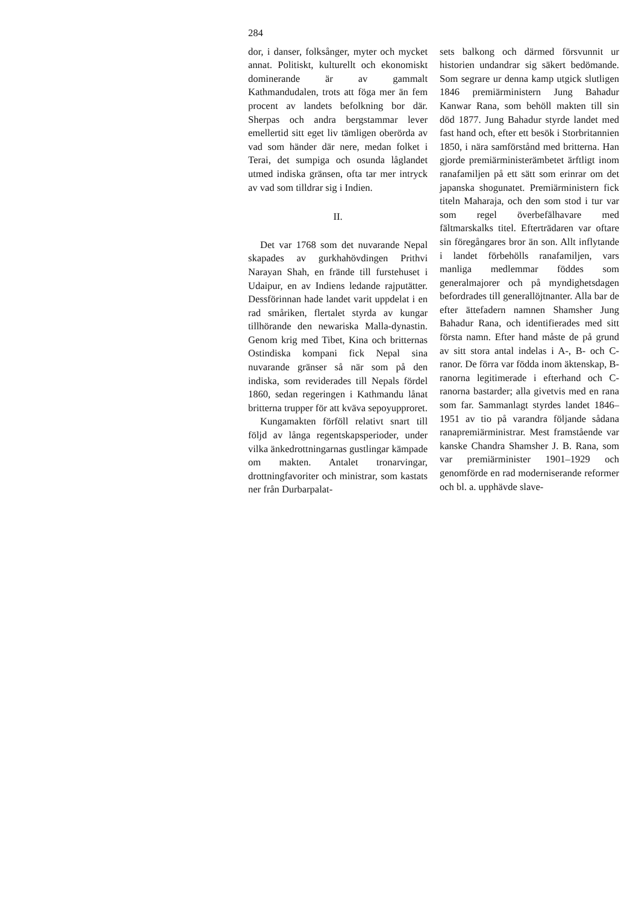284
dor, i danser, folksånger, myter och mycket annat. Politiskt, kulturellt och ekonomiskt dominerande är av gammalt Kathmandudalen, trots att föga mer än fem procent av landets befolkning bor där. Sherpas och andra bergstammar lever emellertid sitt eget liv tämligen oberörda av vad som händer där nere, medan folket i Terai, det sumpiga och osunda låglandet utmed indiska gränsen, ofta tar mer intryck av vad som tilldrar sig i Indien.
II.
Det var 1768 som det nuvarande Nepal skapades av gurkhahövdingen Prithvi Narayan Shah, en frände till furstehuset i Udaipur, en av Indiens ledande rajputätter. Dessförinnan hade landet varit uppdelat i en rad småriken, flertalet styrda av kungar tillhörande den newariska Malla-dynastin. Genom krig med Tibet, Kina och britternas Ostindiska kompani fick Nepal sina nuvarande gränser så när som på den indiska, som reviderades till Nepals fördel 1860, sedan regeringen i Kathmandu lånat britterna trupper för att kväva sepoyupproret.
Kungamakten förföll relativt snart till följd av långa regentskapsperioder, under vilka änkedrottningarnas gustlingar kämpade om makten. Antalet tronarvingar, drottningfavoriter och ministrar, som kastats ner från Durbarpalat-
sets balkong och därmed försvunnit ur historien undandrar sig säkert bedömande. Som segrare ur denna kamp utgick slutligen 1846 premiärministern Jung Bahadur Kanwar Rana, som behöll makten till sin död 1877. Jung Bahadur styrde landet med fast hand och, efter ett besök i Storbritannien 1850, i nära samförstånd med britterna. Han gjorde premiärministerämbetet ärftligt inom ranafamiljen på ett sätt som erinrar om det japanska shogunatet. Premiärministern fick titeln Maharaja, och den som stod i tur var som regel överbefälhavare med fältmarskalks titel. Efterträdaren var oftare sin föregångares bror än son. Allt inflytande i landet förbehölls ranafamiljen, vars manliga medlemmar föddes som generalmajorer och på myndighetsdagen befordrades till generallöjtnanter. Alla bar de efter ättefadern namnen Shamsher Jung Bahadur Rana, och identifierades med sitt första namn. Efter hand måste de på grund av sitt stora antal indelas i A-, B- och C-ranor. De förra var födda inom äktenskap, B-ranorna legitimerade i efterhand och C-ranorna bastarder; alla givetvis med en rana som far. Sammanlagt styrdes landet 1846–1951 av tio på varandra följande sådana ranapremiärministrar. Mest framstående var kanske Chandra Shamsher J. B. Rana, som var premiärminister 1901–1929 och genomförde en rad moderniserande reformer och bl. a. upphävde slave-